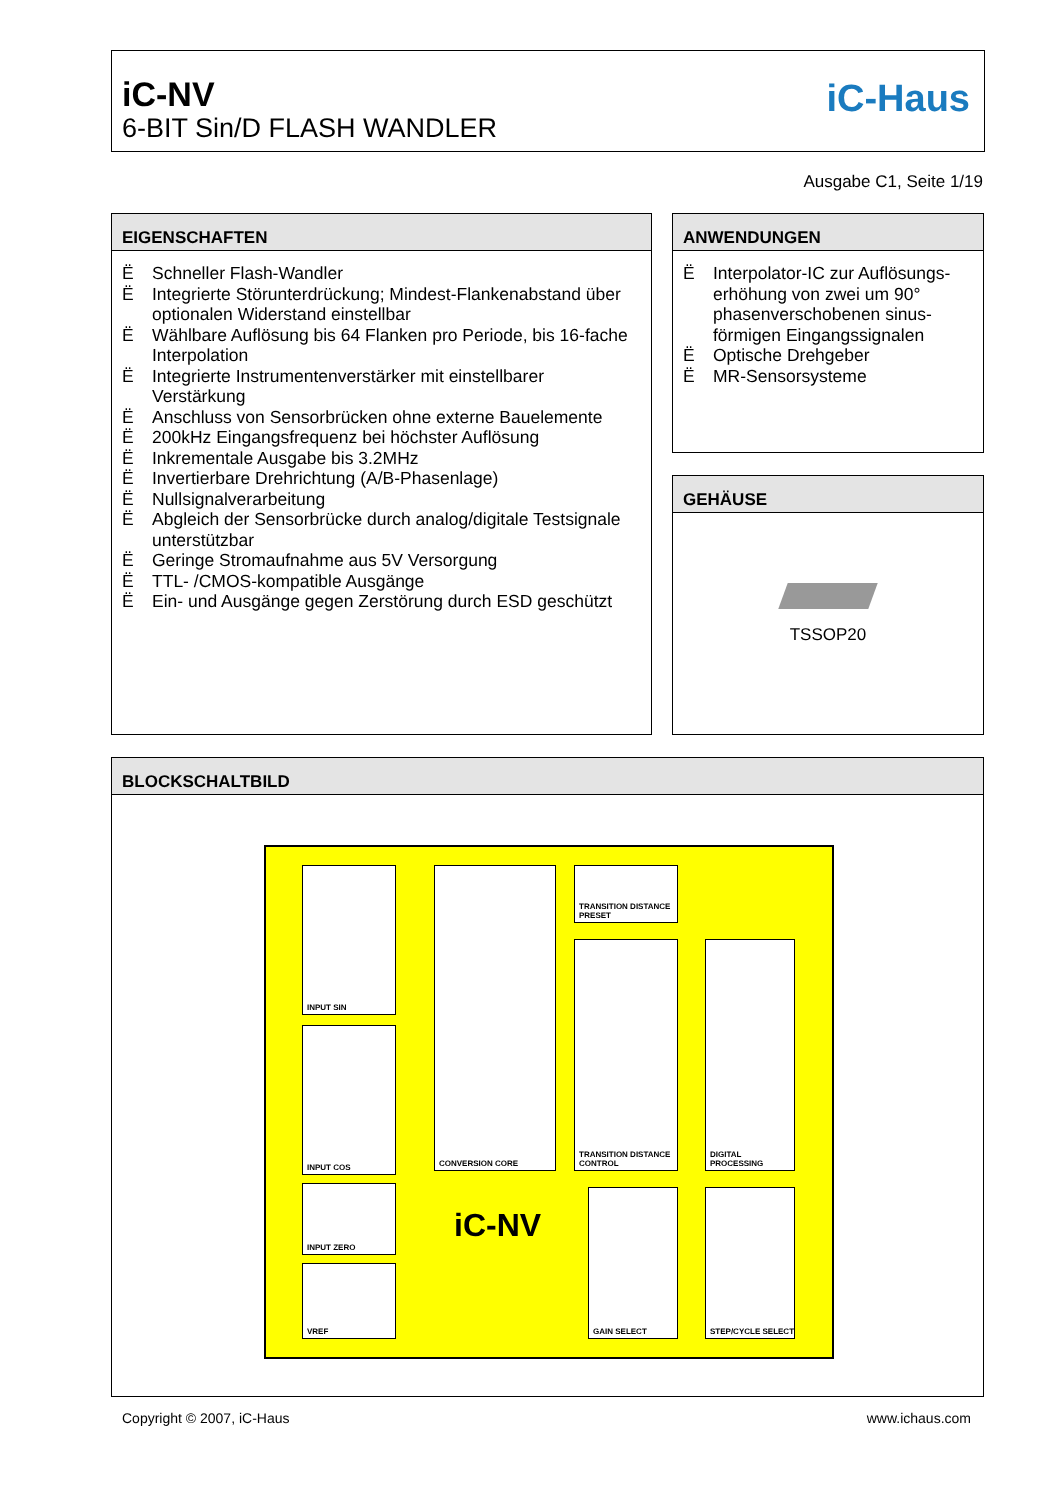iC-NV
6-BIT Sin/D FLASH WANDLER
iC-Haus
Ausgabe C1, Seite 1/19
EIGENSCHAFTEN
Ë Schneller Flash-Wandler
Ë Integrierte Störunterdrückung; Mindest-Flankenabstand über optionalen Widerstand einstellbar
Ë Wählbare Auflösung bis 64 Flanken pro Periode, bis 16-fache Interpolation
Ë Integrierte Instrumentenverstärker mit einstellbarer Verstärkung
Ë Anschluss von Sensorbrücken ohne externe Bauelemente
Ë 200kHz Eingangsfrequenz bei höchster Auflösung
Ë Inkrementale Ausgabe bis 3.2MHz
Ë Invertierbare Drehrichtung (A/B-Phasenlage)
Ë Nullsignalverarbeitung
Ë Abgleich der Sensorbrücke durch analog/digitale Testsignale unterstützbar
Ë Geringe Stromaufnahme aus 5V Versorgung
Ë TTL- /CMOS-kompatible Ausgänge
Ë Ein- und Ausgänge gegen Zerstörung durch ESD geschützt
ANWENDUNGEN
Ë Interpolator-IC zur Auflösungs-erhöhung von zwei um 90° phasenverschobenen sinus-förmigen Eingangssignalen
Ë Optische Drehgeber
Ë MR-Sensorsysteme
GEHÄUSE
TSSOP20
BLOCKSCHALTBILD
INPUT SIN
INPUT COS
INPUT ZERO
VREF
CONVERSION CORE
TRANSITION DISTANCE PRESET
TRANSITION DISTANCE CONTROL
DIGITAL PROCESSING
GAIN SELECT STEP/CYCLE SELECT
iC-NV
Copyright © 2007, iC-Haus www.ichaus.com